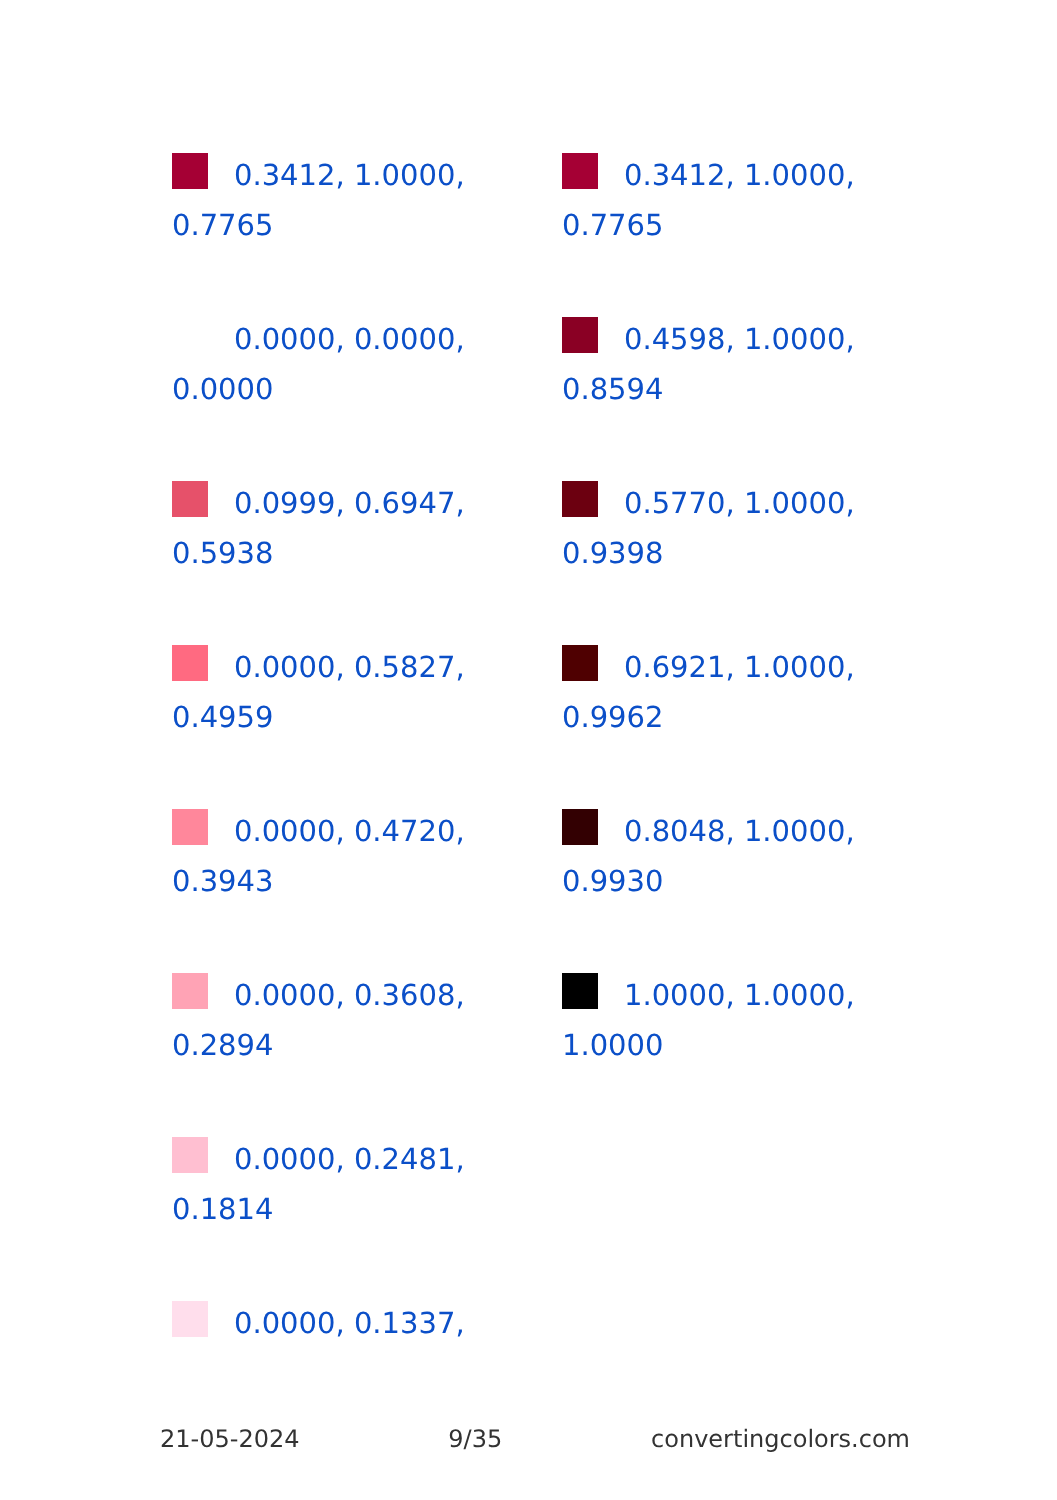0.3412, 1.0000,
0.7765
0.0000, 0.0000,
0.0000
0.0999, 0.6947,
0.5938
0.0000, 0.5827,
0.4959
0.0000, 0.4720,
0.3943
0.0000, 0.3608,
0.2894
0.0000, 0.2481,
0.1814
0.0000, 0.1337,
0.3412, 1.0000,
0.7765
0.4598, 1.0000,
0.8594
0.5770, 1.0000,
0.9398
0.6921, 1.0000,
0.9962
0.8048, 1.0000,
0.9930
1.0000, 1.0000,
1.0000
21-05-2024 9/35 convertingcolors.com